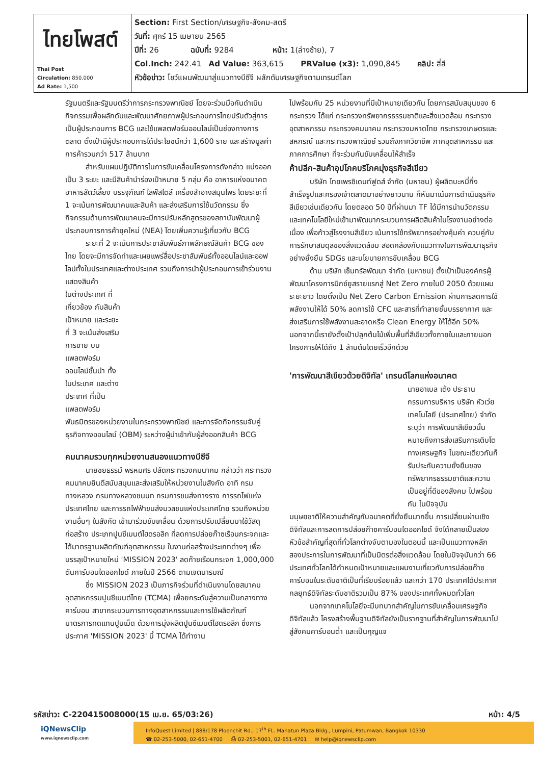| ไทยโพสต์ Thai Post Circulation: 850,000 Ad Rate: 1,500 | Section: First Section/เศรษฐกิจ-สังคม-สตรี วันที่: ศุกร์ 15 เมษายน 2565 ปีที่: 26 ฉบับที่: 9284 หน้า: 1(ล่างซ้าย), 7 Col.Inch: 242.41 Ad Value: 363,615 PRValue (x3): 1,090,845 คลิป: สี่สี หัวข้อข่าว: โชว์แผนพัฒนาสู่แนวทางบีซีจี ผลักดันเศรษฐกิจตามเทรนด์โลก |
รัฐมนตรีและรัฐมนตรีว่าการกระทรวงพาณิชย์ โดยจะร่วมมือกันดำเนินกิจกรรมเพื่อผลักดันและพัฒนาศักยภาพผู้ประกอบการไทยปรับตัวสู่การเป็นผู้ประกอบการ BCG และใช้แพลตฟอร์มออนไลน์เป็นช่องทางการตลาด ตั้งเป้ามีผู้ประกอบการได้ประโยชน์กว่า 1,600 ราย และสร้างมูลค่าการค้ารวมกว่า 517 ล้านบาท
สำหรับแผนปฏิบัติการในการขับเคลื่อนโครงการดังกล่าว แบ่งออกเป็น 3 ระยะ และมีสินค้านำร่องเป้าหมาย 5 กลุ่ม คือ อาหารแห่งอนาคต อาหารสัตว์เลี้ยง บรรจุภัณฑ์ ไลฟ์สไตล์ เครื่องสำอางสมุนไพร โดยระยะที่ 1 จะเน้นการพัฒนาคนและสินค้า และส่งเสริมการใช้นวัตกรรม ซึ่งกิจกรรมด้านการพัฒนาคนจะมีการปรับหลักสูตรของสถาบันพัฒนาผู้ประกอบการการค้ายุคใหม่ (NEA) โดยเพิ่มความรู้เกี่ยวกับ BCG
ระยะที่ 2 จะเน้นการประชาสัมพันธ์ภาพลักษณ์สินค้า BCG ของไทย โดยจะมีการจัดทำและเผยแพร่สื่อประชาสัมพันธ์ทั้งออนไลน์และออฟไลน์ทั้งในประเทศและต่างประเทศ รวมถึงการนำผู้ประกอบการเข้าร่วมงานแสดงสินค้า
ในต่างประเทศ ที่เกี่ยวข้อง กับสินค้าเป้าหมาย และระยะที่ 3 จะเน้นส่งเสริมการขาย บนแพลตฟอร์มออนไลน์ชั้นนำ ทั้งในประเทศ และต่างประเทศ ที่เป็นแพลตฟอร์ม
พันธมิตรของหน่วยงานในกระทรวงพาณิชย์ และการจัดกิจกรรมจับคู่ธุรกิจทางออนไลน์ (OBM) ระหว่างผู้นำเข้ากับผู้ส่งออกสินค้า BCG
คมนาคมรวบทุกหน่วยงานสนองแนวทางบีซีจี
นายชยธรรม์ พรหมศร ปลัดกระทรวงคมนาคม กล่าวว่า กระทรวงคมนาคมยินดีสนับสนุนและส่งเสริมให้หน่วยงานในสังกัด อาทิ กรมทางหลวง กรมทางหลวงชนบท กรมการขนส่งทางราง การรถไฟแห่งประเทศไทย และการรถไฟฟ้าขนส่งมวลชนแห่งประเทศไทย รวมถึงหน่วยงานอื่นๆ ในสังกัด เข้ามาร่วมขับเคลื่อน ด้วยการปรับเปลี่ยนมาใช้วัสดุก่อสร้าง ประเภทปูนซีเมนต์ไฮดรอลิก ที่ลดการปล่อยก๊าซเรือนกระจกและได้มาตรฐานผลิตภัณฑ์อุตสาหกรรม ในงานก่อสร้างประเภทต่างๆ เพื่อบรรลุเป้าหมายใหม่ 'MISSION 2023' ลดก๊าซเรือนกระจก 1,000,000 ตันคาร์บอนไดออกไซด์ ภายในปี 2566 ตามเจตนารมณ์
ซึ่ง MISSION 2023 เป็นภารกิจร่วมที่ดำเนินงานโดยสมาคมอุตสาหกรรมปูนซีเมนต์ไทย (TCMA) เพื่อยกระดับสู่ความเป็นกลางทางคาร์บอน สาขากระบวนการทางอุตสาหกรรมและการใช้ผลิตภัณฑ์ มาตรการทดแทนปูนเม็ด ด้วยการมุ่งผลิตปูนซีเมนต์ไฮดรอลิก ซึ่งการประกาศ 'MISSION 2023' นี้ TCMA ได้ทำงาน
ไปพร้อมกับ 25 หน่วยงานที่มีเป้าหมายเดียวกัน โดยการสนับสนุนของ 6 กระทรวง ได้แก่ กระทรวงทรัพยากรธรรมชาติและสิ่งแวดล้อม กระทรวงอุตสาหกรรม กระทรวงคมนาคม กระทรวงมหาดไทย กระทรวงเกษตรและสหกรณ์ และกระทรวงพาณิชย์ รวมถึงภาควิชาชีพ ภาคอุตสาหกรรม และภาคการศึกษา ที่จะร่วมกันขับเคลื่อนให้สำเร็จ
ค้าปลีก-สินค้าอุปโภคบริโภคมุ่งธุรกิจสีเขียว
บริษัท ไทยเพรซิเดนท์ฟูดส์ จำกัด (มหาชน) ผู้ผลิตบะหมี่กึ่งสำเร็จรูปและครองเจ้าตลาดมาอย่างยาวนาน ก็หันมาเน้นการดำเนินธุรกิจสีเขียวเช่นเดียวกัน โดยตลอด 50 ปีที่ผ่านมา TF ได้มีการนำนวัตกรรมและเทคโนโลยีใหม่เข้ามาพัฒนากระบวนการผลิตสินค้าในโรงงานอย่างต่อเนื่อง เพื่อก้าวสู่โรงงานสีเขียว เน้นการใช้ทรัพยากรอย่างคุ้มค่า ควบคู่กับการรักษาสมดุลของสิ่งแวดล้อม สอดคล้องกับแนวทางในการพัฒนาธุรกิจอย่างยั่งยืน SDGs และนโยบายการขับเคลื่อน BCG
ด้าน บริษัท เซ็นทรัลพัฒนา จำกัด (มหาชน) ตั้งเป้าเป็นองค์กรผู้พัฒนาโครงการมิกซ์ยูสรายแรกสู่ Net Zero ภายในปี 2050 ด้วยแผนระยะยาว โดยตั้งเป็น Net Zero Carbon Emission ผ่านการลดการใช้พลังงานให้ได้ 50% ลดการใช้ CFC และสารที่ทำลายชั้นบรรยากาศ และส่งเสริมการใช้พลังงานสะอาดหรือ Clean Energy ให้ได้อีก 50% นอกจากนี้เรายังตั้งเป้าปลูกต้นไม้เพิ่มพื้นที่สีเขียวทั้งภายในและภายนอกโครงการให้ได้ถึง 1 ล้านต้นโดยเร็วอีกด้วย
'การพัฒนาสีเขียวด้วยดิจิทัล' เทรนด์โลกแห่งอนาคต
นายอาเบล เต้ง ประธานกรรมการบริหาร บริษัท หัวเว่ย เทคโนโลยี (ประเทศไทย) จำกัด ระบุว่า การพัฒนาสีเขียวนั้นหมายถึงการส่งเสริมการเติบโตทางเศรษฐกิจ ในขณะเดียวกันก็รับประกันความยั่งยืนของทรัพยากรธรรมชาติและความเป็นอยู่ที่ดีของสังคม ไปพร้อมกัน ในปัจจุบัน
มนุษยชาติให้ความสำคัญกับอนาคตที่ยั่งยืนมากขึ้น การเปลี่ยนผ่านเชิงดิจิทัลและการลดการปล่อยก๊าซคาร์บอนไดออกไซด์ จึงได้กลายเป็นสองหัวข้อสำคัญที่สุดที่ทั่วโลกต่างจับตามองในตอนนี้ และเป็นแนวทางหลักสองประการในการพัฒนาที่เป็นมิตรต่อสิ่งแวดล้อม โดยในปัจจุบันกว่า 66 ประเทศทั่วโลกได้กำหนดเป้าหมายและแผนงานเกี่ยวกับการปล่อยก๊าซคาร์บอนในระดับชาติเป็นที่เรียบร้อยแล้ว และกว่า 170 ประเทศได้ประกาศกลยุทธ์ดิจิทัลระดับชาติรวมเป็น 87% ของประเทศทั้งหมดทั่วโลก
นอกจากเทคโนโลยีจะมีบทบาทสำคัญในการขับเคลื่อนเศรษฐกิจดิจิทัลแล้ว โครงสร้างพื้นฐานดิจิทัลยังเป็นรากฐานที่สำคัญในการพัฒนาไปสู่สังคมคาร์บอนต่ำ และเป็นกุญแจ
รหัสข่าว: C-220415008000(15 เม.ย. 65/03:26) หน้า: 4/5
iQNewsClip
www.iqnewsclip.com
InfoQuest Limited | 888/178 Ploenchit Rd., 17<sup>th</sup> FL. Mahatun Plaza Bldg., Lumpini, Patumwan, Bangkok 10330
☎ 02-253-5000, 02-651-4700 ⎙ 02-253-5001, 02-651-4701 ✉ help@iqnewsclip.com